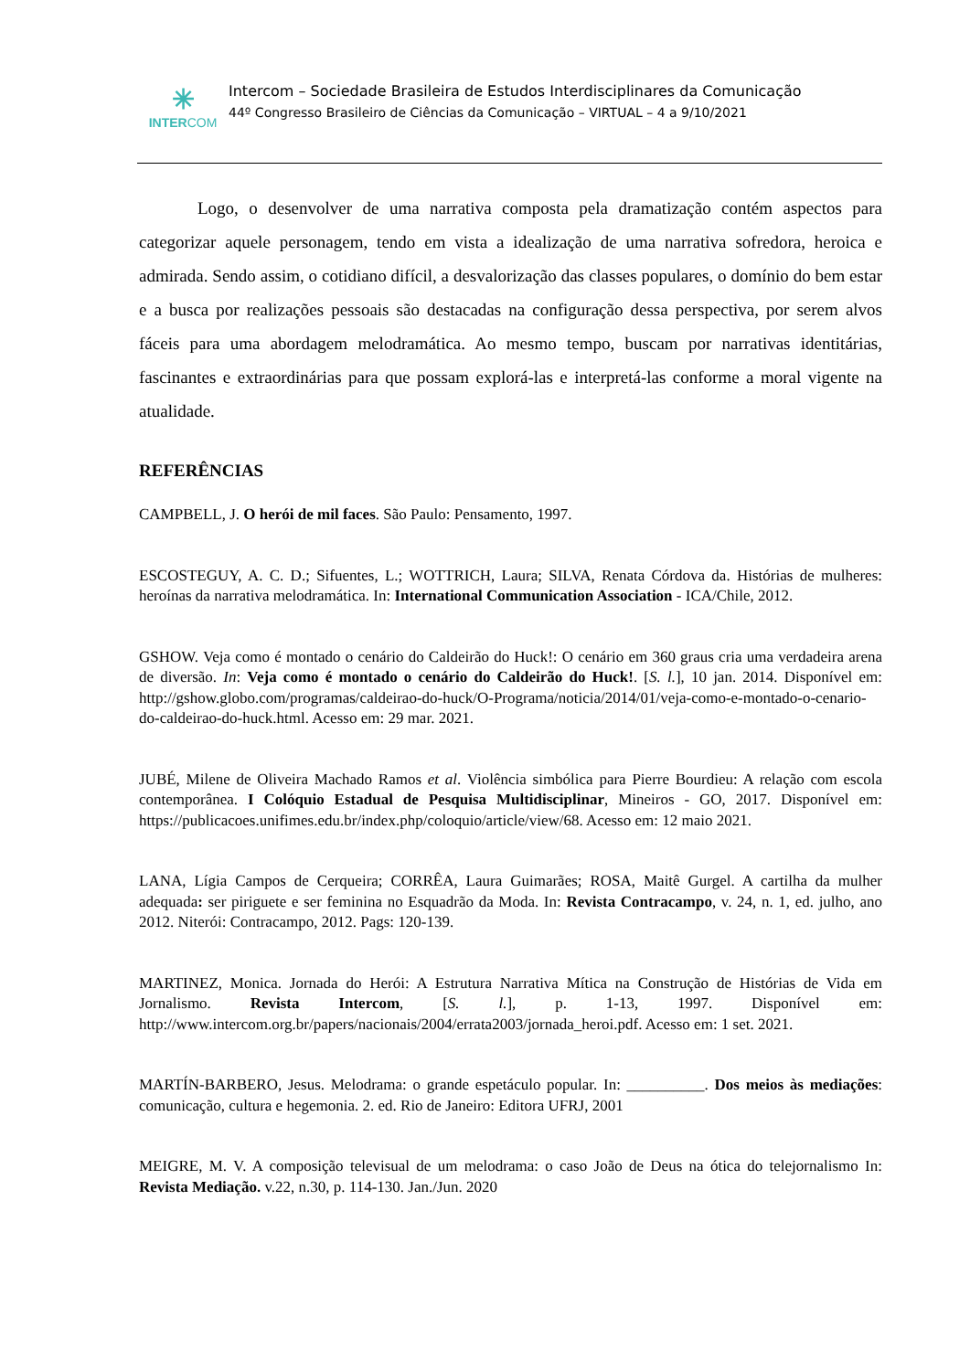✳
INTERCOM
Intercom – Sociedade Brasileira de Estudos Interdisciplinares da Comunicação
44º Congresso Brasileiro de Ciências da Comunicação – VIRTUAL – 4 a 9/10/2021
Logo, o desenvolver de uma narrativa composta pela dramatização contém aspectos para categorizar aquele personagem, tendo em vista a idealização de uma narrativa sofredora, heroica e admirada. Sendo assim, o cotidiano difícil, a desvalorização das classes populares, o domínio do bem estar e a busca por realizações pessoais são destacadas na configuração dessa perspectiva, por serem alvos fáceis para uma abordagem melodramática. Ao mesmo tempo, buscam por narrativas identitárias, fascinantes e extraordinárias para que possam explorá-las e interpretá-las conforme a moral vigente na atualidade.
REFERÊNCIAS
CAMPBELL, J. O herói de mil faces. São Paulo: Pensamento, 1997.
ESCOSTEGUY, A. C. D.; Sifuentes, L.; WOTTRICH, Laura; SILVA, Renata Córdova da. Histórias de mulheres: heroínas da narrativa melodramática. In: International Communication Association - ICA/Chile, 2012.
GSHOW. Veja como é montado o cenário do Caldeirão do Huck!: O cenário em 360 graus cria uma verdadeira arena de diversão. In: Veja como é montado o cenário do Caldeirão do Huck!. [S. l.], 10 jan. 2014. Disponível em: http://gshow.globo.com/programas/caldeirao-do-huck/O-Programa/noticia/2014/01/veja-como-e-montado-o-cenario-do-caldeirao-do-huck.html. Acesso em: 29 mar. 2021.
JUBÉ, Milene de Oliveira Machado Ramos et al. Violência simbólica para Pierre Bourdieu: A relação com escola contemporânea. I Colóquio Estadual de Pesquisa Multidisciplinar, Mineiros - GO, 2017. Disponível em: https://publicacoes.unifimes.edu.br/index.php/coloquio/article/view/68. Acesso em: 12 maio 2021.
LANA, Lígia Campos de Cerqueira; CORRÊA, Laura Guimarães; ROSA, Maitê Gurgel. A cartilha da mulher adequada: ser piriguete e ser feminina no Esquadrão da Moda. In: Revista Contracampo, v. 24, n. 1, ed. julho, ano 2012. Niterói: Contracampo, 2012. Pags: 120-139.
MARTINEZ, Monica. Jornada do Herói: A Estrutura Narrativa Mítica na Construção de Histórias de Vida em Jornalismo. Revista Intercom, [S. l.], p. 1-13, 1997. Disponível em: http://www.intercom.org.br/papers/nacionais/2004/errata2003/jornada_heroi.pdf. Acesso em: 1 set. 2021.
MARTÍN-BARBERO, Jesus. Melodrama: o grande espetáculo popular. In: __________. Dos meios às mediações: comunicação, cultura e hegemonia. 2. ed. Rio de Janeiro: Editora UFRJ, 2001
MEIGRE, M. V. A composição televisual de um melodrama: o caso João de Deus na ótica do telejornalismo In: Revista Mediação. v.22, n.30, p. 114-130. Jan./Jun. 2020